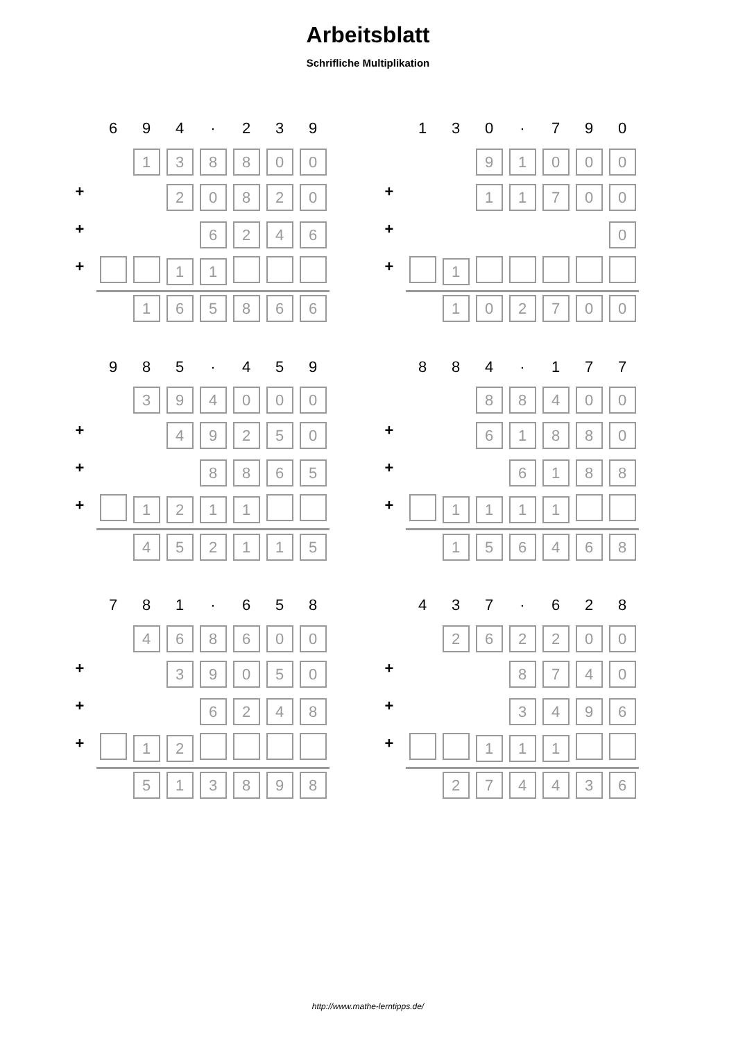Arbeitsblatt
Schrifliche Multiplikation
| | 6 | 9 | 4 | · | 2 | 3 | 9 |
| | | 1 | 3 | 8 | 8 | 0 | 0 |
| + | | | 2 | 0 | 8 | 2 | 0 |
| + | | | | 6 | 2 | 4 | 6 |
| + | | | 1 | 1 | | | |
| | | 1 | 6 | 5 | 8 | 6 | 6 |
| | 1 | 3 | 0 | · | 7 | 9 | 0 |
| | | | 9 | 1 | 0 | 0 | 0 |
| + | | | 1 | 1 | 7 | 0 | 0 |
| + | | | | | | | 0 |
| + | | 1 | | | | | |
| | | 1 | 0 | 2 | 7 | 0 | 0 |
| | 9 | 8 | 5 | · | 4 | 5 | 9 |
| | | 3 | 9 | 4 | 0 | 0 | 0 |
| + | | | 4 | 9 | 2 | 5 | 0 |
| + | | | | 8 | 8 | 6 | 5 |
| + | | 1 | 2 | 1 | 1 | | |
| | | 4 | 5 | 2 | 1 | 1 | 5 |
| | 8 | 8 | 4 | · | 1 | 7 | 7 |
| | | | 8 | 8 | 4 | 0 | 0 |
| + | | | 6 | 1 | 8 | 8 | 0 |
| + | | | | 6 | 1 | 8 | 8 |
| + | | 1 | 1 | 1 | 1 | | |
| | | 1 | 5 | 6 | 4 | 6 | 8 |
| | 7 | 8 | 1 | · | 6 | 5 | 8 |
| | | 4 | 6 | 8 | 6 | 0 | 0 |
| + | | | 3 | 9 | 0 | 5 | 0 |
| + | | | | 6 | 2 | 4 | 8 |
| + | | 1 | 2 | | | | |
| | | 5 | 1 | 3 | 8 | 9 | 8 |
| | 4 | 3 | 7 | · | 6 | 2 | 8 |
| | | 2 | 6 | 2 | 2 | 0 | 0 |
| + | | | | 8 | 7 | 4 | 0 |
| + | | | | 3 | 4 | 9 | 6 |
| + | | | 1 | 1 | 1 | | |
| | | 2 | 7 | 4 | 4 | 3 | 6 |
http://www.mathe-lerntipps.de/